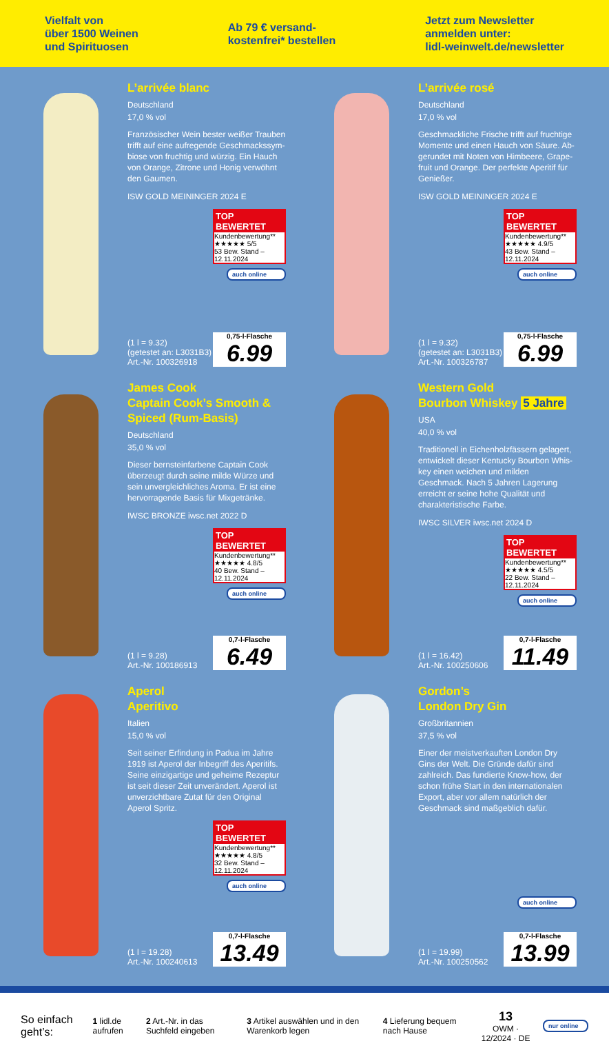Vielfalt von
über 1500 Weinen
und Spirituosen
Ab 79 € versand-
kostenfrei* bestellen
Jetzt zum Newsletter
anmelden unter:
lidl-weinwelt.de/newsletter
L’arrivée blanc
Deutschland
17,0 % vol
Französischer Wein bester weißer Trauben trifft auf eine aufregende Geschmackssym­biose von fruchtig und würzig. Ein Hauch von Orange, Zitrone und Honig verwöhnt den Gaumen.
ISW GOLD MEININGER 2024 E
TOP BEWERTET
Kundenbewertung** ★★★★★ 5/5
53 Bew. Stand – 12.11.2024
auch online
(1 l = 9.32)
(getestet an: L3031B3)
Art.-Nr. 100326918
0,75-l-Flasche
6.99
L’arrivée rosé
Deutschland
17,0 % vol
Geschmackliche Frische trifft auf fruchtige Momente und einen Hauch von Säure. Ab­gerundet mit Noten von Himbeere, Grape­fruit und Orange. Der perfekte Aperitif für Genießer.
ISW GOLD MEININGER 2024 E
TOP BEWERTET
Kundenbewertung** ★★★★★ 4.9/5
43 Bew. Stand – 12.11.2024
auch online
(1 l = 9.32)
(getestet an: L3031B3)
Art.-Nr. 100326787
0,75-l-Flasche
6.99
James Cook
Captain Cook’s Smooth & Spiced (Rum-Basis)
Deutschland
35,0 % vol
Dieser bernsteinfarbene Captain Cook überzeugt durch seine milde Würze und sein unvergleichliches Aroma. Er ist eine hervorragende Basis für Mixgetränke.
IWSC BRONZE iwsc.net 2022 D
TOP BEWERTET
Kundenbewertung** ★★★★★ 4.8/5
40 Bew. Stand – 12.11.2024
auch online
(1 l = 9.28)
Art.-Nr. 100186913
0,7-l-Flasche
6.49
Western Gold
Bourbon Whiskey 5 Jahre
USA
40,0 % vol
Traditionell in Eichenholzfässern gelagert, entwickelt dieser Kentucky Bourbon Whis­key einen weichen und milden Geschmack. Nach 5 Jahren Lagerung erreicht er seine hohe Qualität und charakteristische Farbe.
IWSC SILVER iwsc.net 2024 D
TOP BEWERTET
Kundenbewertung** ★★★★★ 4.5/5
22 Bew. Stand – 12.11.2024
auch online
(1 l = 16.42)
Art.-Nr. 100250606
0,7-l-Flasche
11.49
Aperol
Aperitivo
Italien
15,0 % vol
Seit seiner Erfindung in Padua im Jahre 1919 ist Aperol der Inbegriff des Aperitifs. Seine einzigartige und geheime Rezeptur ist seit dieser Zeit unverändert. Aperol ist unverzichtbare Zutat für den Original Aperol Spritz.
TOP BEWERTET
Kundenbewertung** ★★★★★ 4.8/5
32 Bew. Stand – 12.11.2024
auch online
(1 l = 19.28)
Art.-Nr. 100240613
0,7-l-Flasche
13.49
Gordon’s
London Dry Gin
Großbritannien
37,5 % vol
Einer der meistverkauften London Dry Gins der Welt. Die Gründe dafür sind zahlreich. Das fundierte Know-how, der schon frühe Start in den internationalen Export, aber vor allem natürlich der Geschmack sind maßgeblich dafür.
auch online
(1 l = 19.99)
Art.-Nr. 100250562
0,7-l-Flasche
13.99
So einfach geht’s: 1 lidl.de aufrufen 2 Art.-Nr. in das Suchfeld eingeben 3 Artikel auswählen und in den Warenkorb legen 4 Lieferung bequem nach Hause 13
OWM · 12/2024 · DE nur online